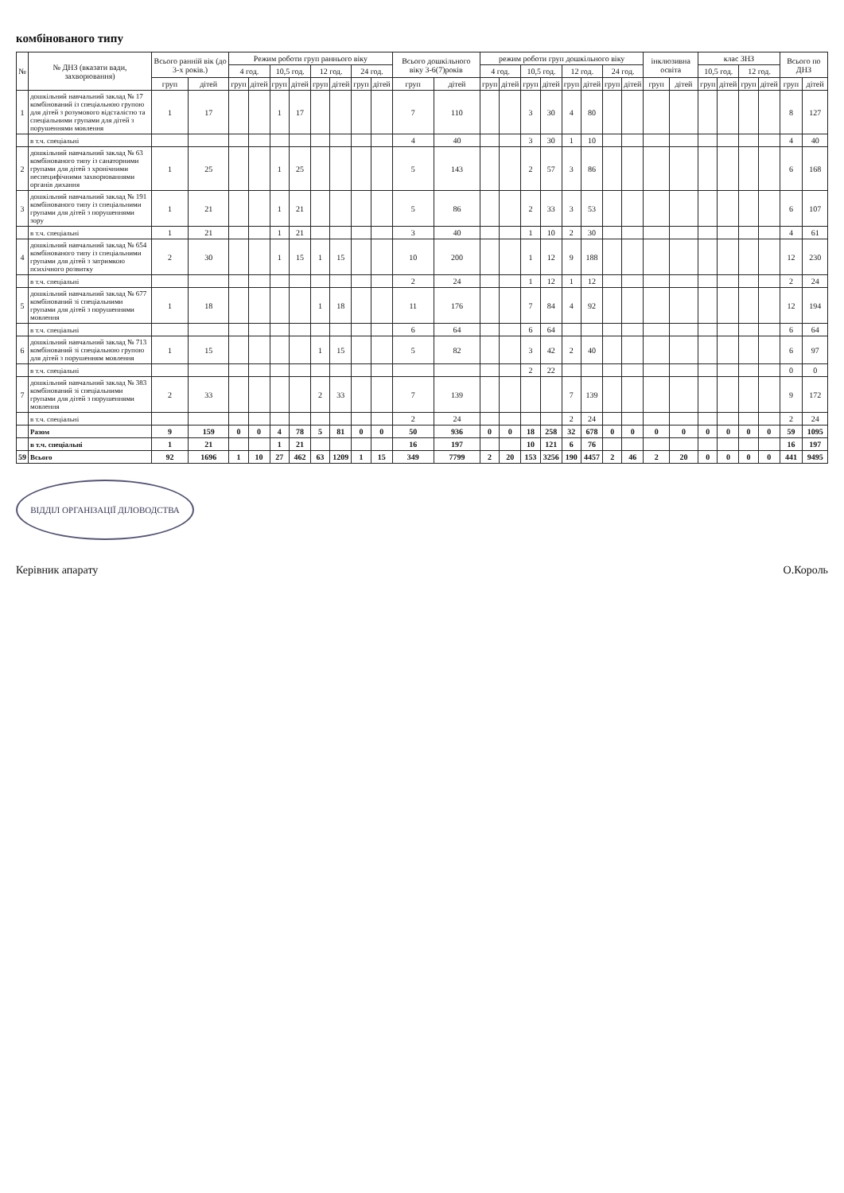комбінованого типу
| № | № ДНЗ (вказати вади, захворювання) | Всього ранній вік (до 3-х років.) | | Режим роботи груп раннього віку | | | | | | | | Всього дошкільного віку 3-6(7)років | | режим роботи груп дошкільного віку | | | | | | | | інклюзивна освіта | | клас ЗНЗ | | | | Всього по ДНЗ | |
| --- | --- | --- | --- | --- | --- | --- | --- | --- | --- | --- | --- | --- | --- | --- | --- | --- | --- | --- | --- | --- | --- | --- | --- | --- | --- | --- | --- | --- | --- |
| | | | | 4 год. | | 10,5 год. | | 12 год. | | 24 год. | | | | 4 год. | | 10,5 год. | | 12 год. | | 24 год. | | | | 10,5 год. | | 12 год. | | | |
| | | груп | дітей | груп | дітей | груп | дітей | груп | дітей | груп | дітей | груп | дітей | груп | дітей | груп | дітей | груп | дітей | груп | дітей | груп | дітей | груп | дітей | груп | дітей | груп | дітей |
| 1 | дошкільний навчальний заклад № 17 комбінований із спеціальною групою для дітей з розумового відсталістю та спеціальними групами для дітей з порушеннями мовлення | 1 | 17 | | | 1 | 17 | | | | | 7 | 110 | | | 3 | 30 | 4 | 80 | | | | | | | | | 8 | 127 |
| | в т.ч. спеціальні | | | | | | | | | | | 4 | 40 | | | 3 | 30 | 1 | 10 | | | | | | | | | 4 | 40 |
| 2 | дошкільний навчальний заклад № 63 комбінованого типу із санаторними групами для дітей з хронічними неспецифічними захворюваннями органів дихання | 1 | 25 | | | 1 | 25 | | | | | 5 | 143 | | | 2 | 57 | 3 | 86 | | | | | | | | | 6 | 168 |
| 3 | дошкільний навчальний заклад № 191 комбінованого типу із спеціальними групами для дітей з порушеннями зору | 1 | 21 | | | 1 | 21 | | | | | 5 | 86 | | | 2 | 33 | 3 | 53 | | | | | | | | | 6 | 107 |
| | в т.ч. спеціальні | 1 | 21 | | | 1 | 21 | | | | | 3 | 40 | | | 1 | 10 | 2 | 30 | | | | | | | | | 4 | 61 |
| 4 | дошкільний навчальний заклад № 654 комбінованого типу із спеціальними групами для дітей з затримкою психічного розвитку | 2 | 30 | | | 1 | 15 | 1 | 15 | | | 10 | 200 | | | 1 | 12 | 9 | 188 | | | | | | | | | 12 | 230 |
| | в т.ч. спеціальні | | | | | | | | | | | 2 | 24 | | | 1 | 12 | 1 | 12 | | | | | | | | | 2 | 24 |
| 5 | дошкільний навчальний заклад № 677 комбінований зі спеціальними групами для дітей з порушеннями мовлення | 1 | 18 | | | | | 1 | 18 | | | 11 | 176 | | | 7 | 84 | 4 | 92 | | | | | | | | | 12 | 194 |
| | в т.ч. спеціальні | | | | | | | | | | | 6 | 64 | | | 6 | 64 | | | | | | | | | | | 6 | 64 |
| 6 | дошкільний навчальний заклад № 713 комбінований зі спеціальною групою для дітей з порушенням мовлення | 1 | 15 | | | | | 1 | 15 | | | 5 | 82 | | | 3 | 42 | 2 | 40 | | | | | | | | | 6 | 97 |
| | в т.ч. спеціальні | | | | | | | | | | | | | | | 2 | 22 | | | | | | | | | | | 0 | 0 |
| 7 | дошкільний навчальний заклад № 383 комбінований зі спеціальними групами для дітей з порушеннями мовлення | 2 | 33 | | | | | 2 | 33 | | | 7 | 139 | | | | | 7 | 139 | | | | | | | | | 9 | 172 |
| | в т.ч. спеціальні | | | | | | | | | | | 2 | 24 | | | | | 2 | 24 | | | | | | | | | 2 | 24 |
| | Разом | 9 | 159 | 0 | 0 | 4 | 78 | 5 | 81 | 0 | 0 | 50 | 936 | 0 | 0 | 18 | 258 | 32 | 678 | 0 | 0 | 0 | 0 | 0 | 0 | 0 | 0 | 59 | 1095 |
| | в т.ч. спеціальні | 1 | 21 | | | 1 | 21 | | | | | 16 | 197 | | | 10 | 121 | 6 | 76 | | | | | | | | | 16 | 197 |
| 59 | Всього | 92 | 1696 | 1 | 10 | 27 | 462 | 63 | 1209 | 1 | 15 | 349 | 7799 | 2 | 20 | 153 | 3256 | 190 | 4457 | 2 | 46 | 2 | 20 | 0 | 0 | 0 | 0 | 441 | 9495 |
ВІДДІЛ ОРГАНІЗАЦІЇ ДІЛОВОДСТВА
Керівник апарату О.Король